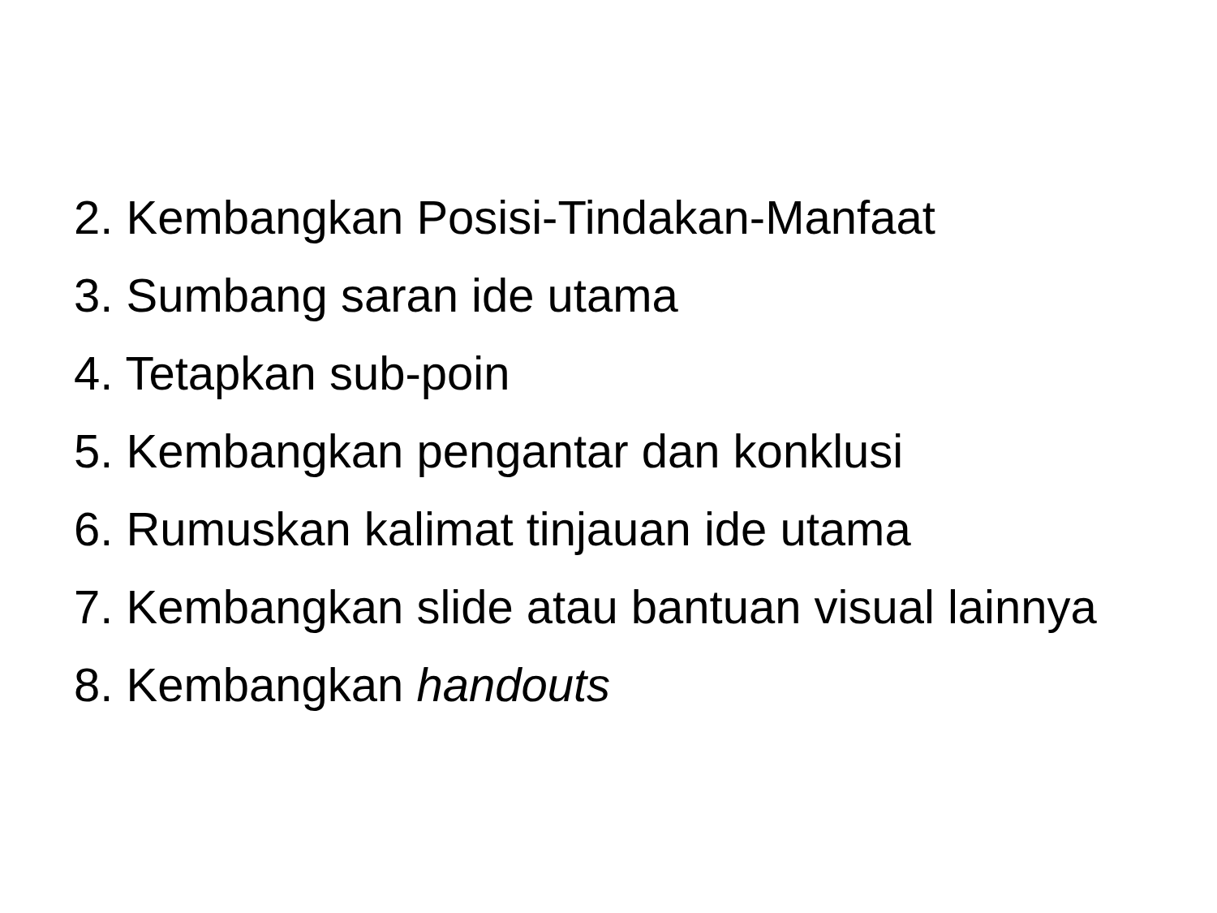2. Kembangkan Posisi-Tindakan-Manfaat
3. Sumbang saran ide utama
4. Tetapkan sub-poin
5. Kembangkan pengantar dan konklusi
6. Rumuskan kalimat tinjauan ide utama
7. Kembangkan slide atau bantuan visual lainnya
8. Kembangkan handouts